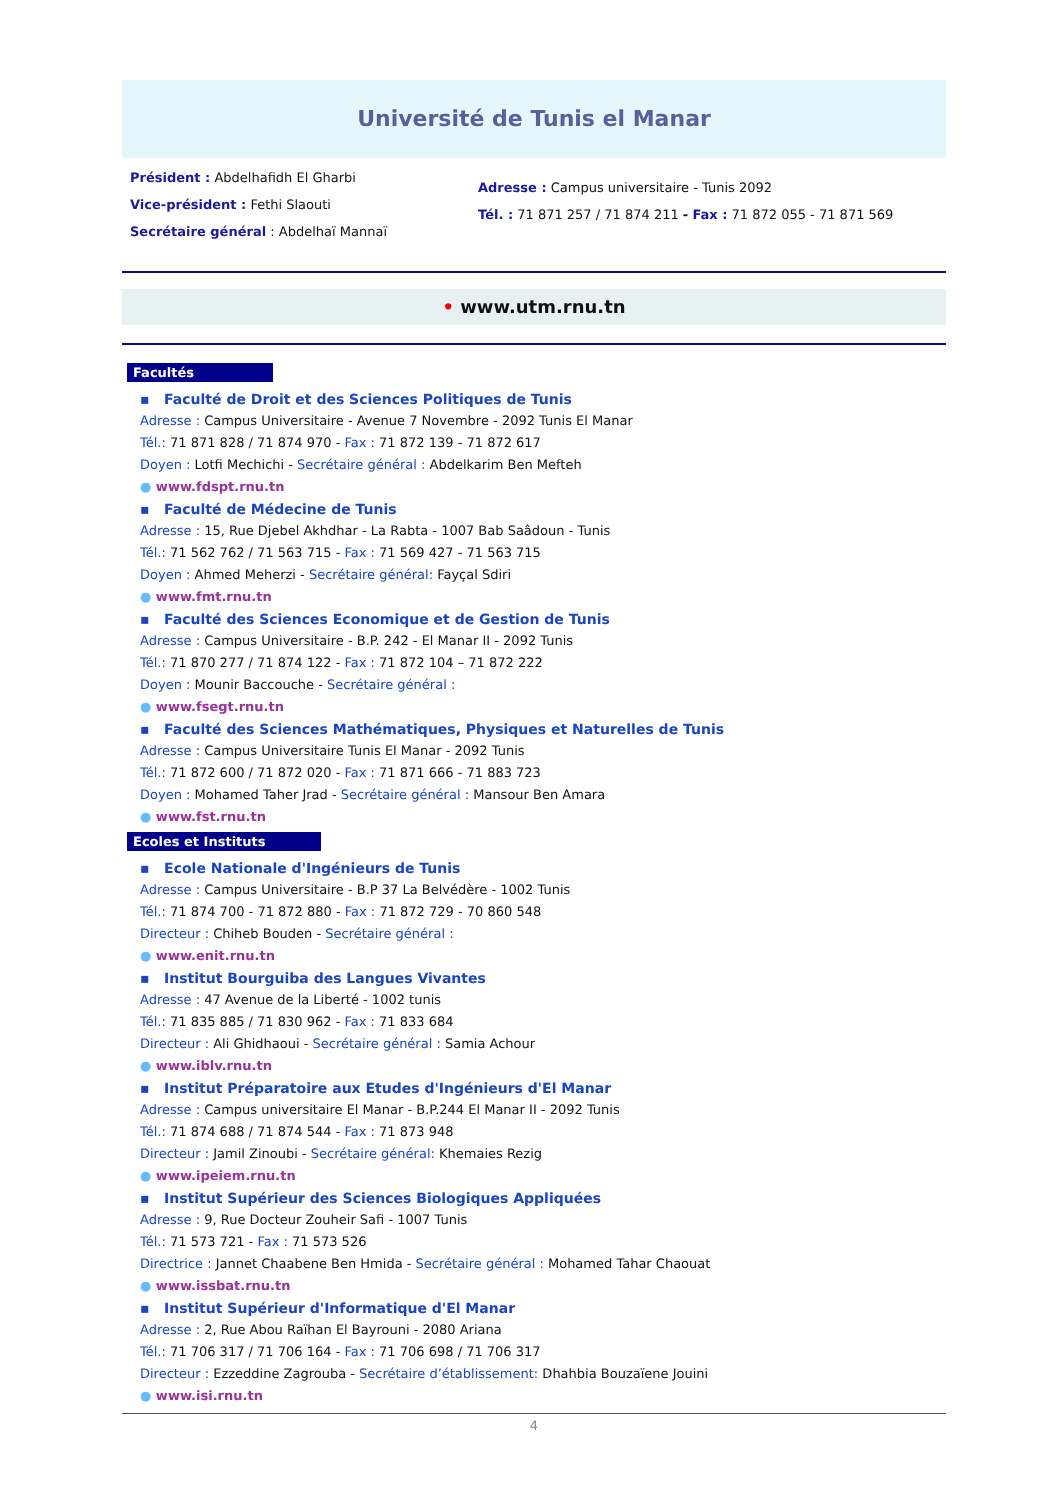Université de Tunis el Manar
Président : Abdelhafidh El Gharbi
Vice-président : Fethi Slaouti
Secrétaire général : Abdelhaï Mannaï
Adresse : Campus universitaire - Tunis 2092
Tél. : 71 871 257 / 71 874 211 - Fax : 71 872 055 - 71 871 569
• www.utm.rnu.tn
Facultés
▪ Faculté de Droit et des Sciences Politiques de Tunis
Adresse : Campus Universitaire - Avenue 7 Novembre - 2092 Tunis El Manar
Tél.: 71 871 828 / 71 874 970 - Fax : 71 872 139 - 71 872 617
Doyen : Lotfi Mechichi - Secrétaire général : Abdelkarim Ben Mefteh
● www.fdspt.rnu.tn
▪ Faculté de Médecine de Tunis
Adresse : 15, Rue Djebel Akhdhar - La Rabta - 1007 Bab Saâdoun - Tunis
Tél.: 71 562 762 / 71 563 715 - Fax : 71 569 427 - 71 563 715
Doyen : Ahmed Meherzi - Secrétaire général: Fayçal Sdiri
● www.fmt.rnu.tn
▪ Faculté des Sciences Economique et de Gestion de Tunis
Adresse : Campus Universitaire - B.P. 242 - El Manar II - 2092 Tunis
Tél.: 71 870 277 / 71 874 122 - Fax : 71 872 104 – 71 872 222
Doyen : Mounir Baccouche - Secrétaire général :
● www.fsegt.rnu.tn
▪ Faculté des Sciences Mathématiques, Physiques et Naturelles de Tunis
Adresse : Campus Universitaire Tunis El Manar - 2092 Tunis
Tél.: 71 872 600 / 71 872 020 - Fax : 71 871 666 - 71 883 723
Doyen : Mohamed Taher Jrad - Secrétaire général : Mansour Ben Amara
● www.fst.rnu.tn
Ecoles et Instituts
▪ Ecole Nationale d'Ingénieurs de Tunis
Adresse : Campus Universitaire - B.P 37 La Belvédère - 1002 Tunis
Tél.: 71 874 700 - 71 872 880 - Fax : 71 872 729 - 70 860 548
Directeur : Chiheb Bouden - Secrétaire général :
● www.enit.rnu.tn
▪ Institut Bourguiba des Langues Vivantes
Adresse : 47 Avenue de la Liberté - 1002 tunis
Tél.: 71 835 885 / 71 830 962 - Fax : 71 833 684
Directeur : Ali Ghidhaoui - Secrétaire général : Samia Achour
● www.iblv.rnu.tn
▪ Institut Préparatoire aux Etudes d'Ingénieurs d'El Manar
Adresse : Campus universitaire El Manar - B.P.244 El Manar II - 2092 Tunis
Tél.: 71 874 688 / 71 874 544 - Fax : 71 873 948
Directeur : Jamil Zinoubi - Secrétaire général: Khemaies Rezig
● www.ipeiem.rnu.tn
▪ Institut Supérieur des Sciences Biologiques Appliquées
Adresse : 9, Rue Docteur Zouheir Safi - 1007 Tunis
Tél.: 71 573 721 - Fax : 71 573 526
Directrice : Jannet Chaabene Ben Hmida - Secrétaire général : Mohamed Tahar Chaouat
● www.issbat.rnu.tn
▪ Institut Supérieur d'Informatique d'El Manar
Adresse : 2, Rue Abou Raïhan El Bayrouni - 2080 Ariana
Tél.: 71 706 317 / 71 706 164 - Fax : 71 706 698 / 71 706 317
Directeur : Ezzeddine Zagrouba - Secrétaire d’établissement: Dhahbia Bouzaïene Jouini
● www.isi.rnu.tn
4